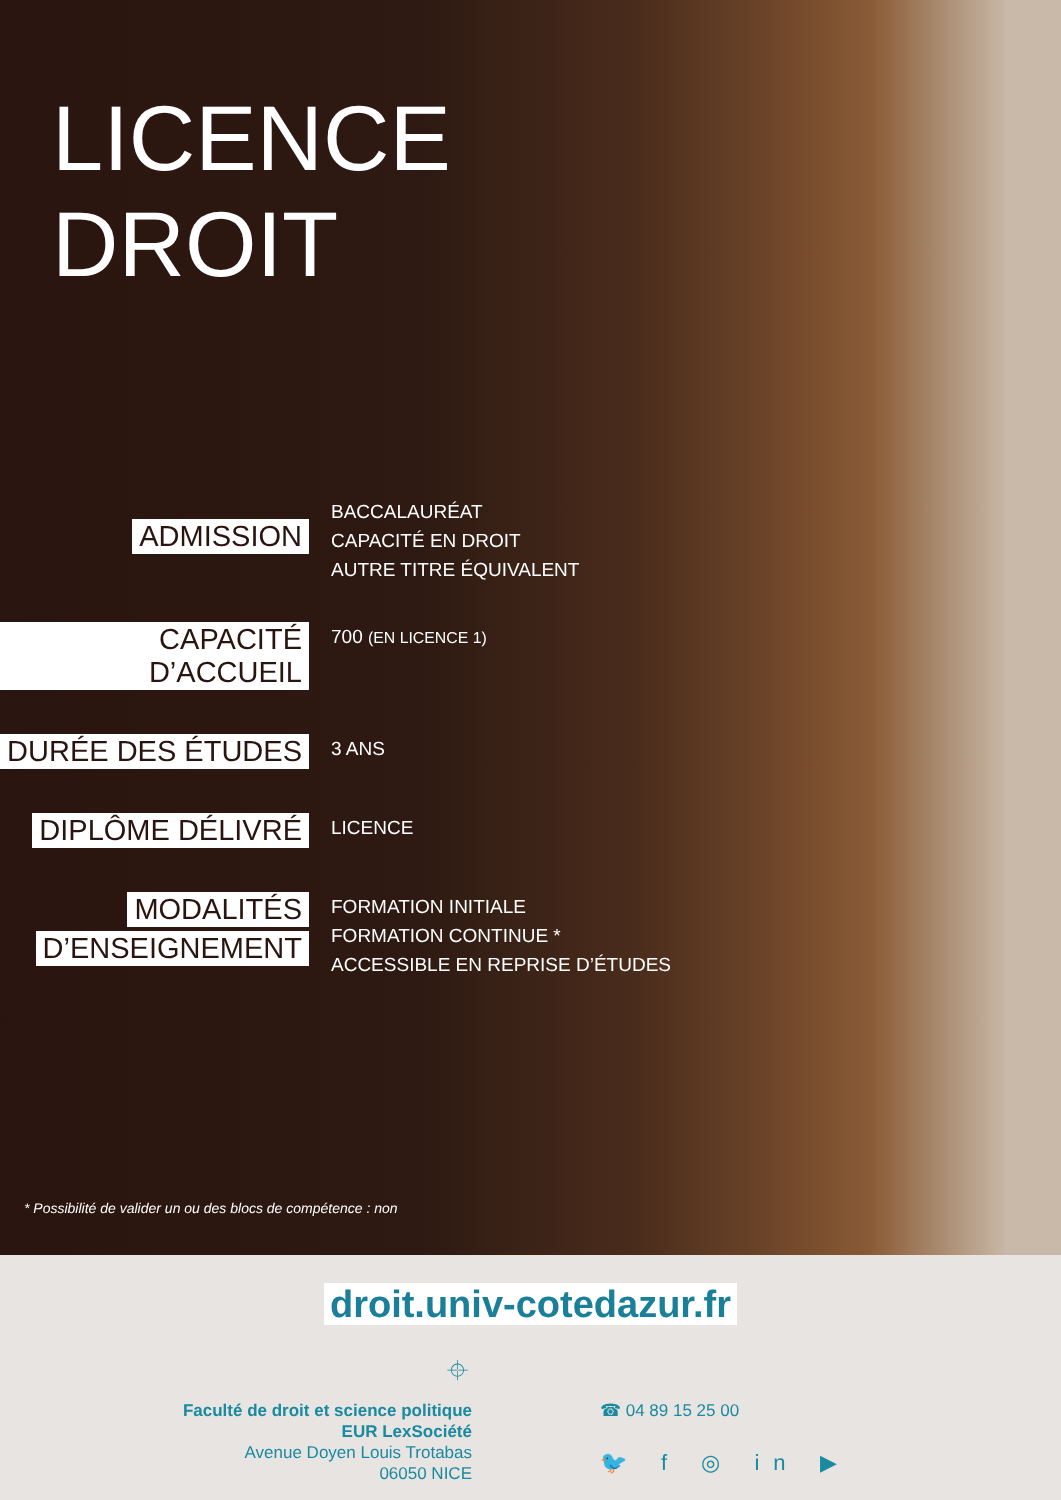LICENCE
DROIT
ADMISSION
BACCALAURÉAT
CAPACITÉ EN DROIT
AUTRE TITRE ÉQUIVALENT
CAPACITÉ D’ACCUEIL
700 (EN LICENCE 1)
DURÉE DES ÉTUDES
3 ANS
DIPLÔME DÉLIVRÉ
LICENCE
MODALITÉS
D’ENSEIGNEMENT
FORMATION INITIALE
FORMATION CONTINUE *
ACCESSIBLE EN REPRISE D’ÉTUDES
* Possibilité de valider un ou des blocs de compétence : non
droit.univ-cotedazur.fr
⌖
Faculté de droit et science politique
EUR LexSociété
Avenue Doyen Louis Trotabas
06050 NICE
☎ 04 89 15 25 00
🐦 f ◎ in ▶